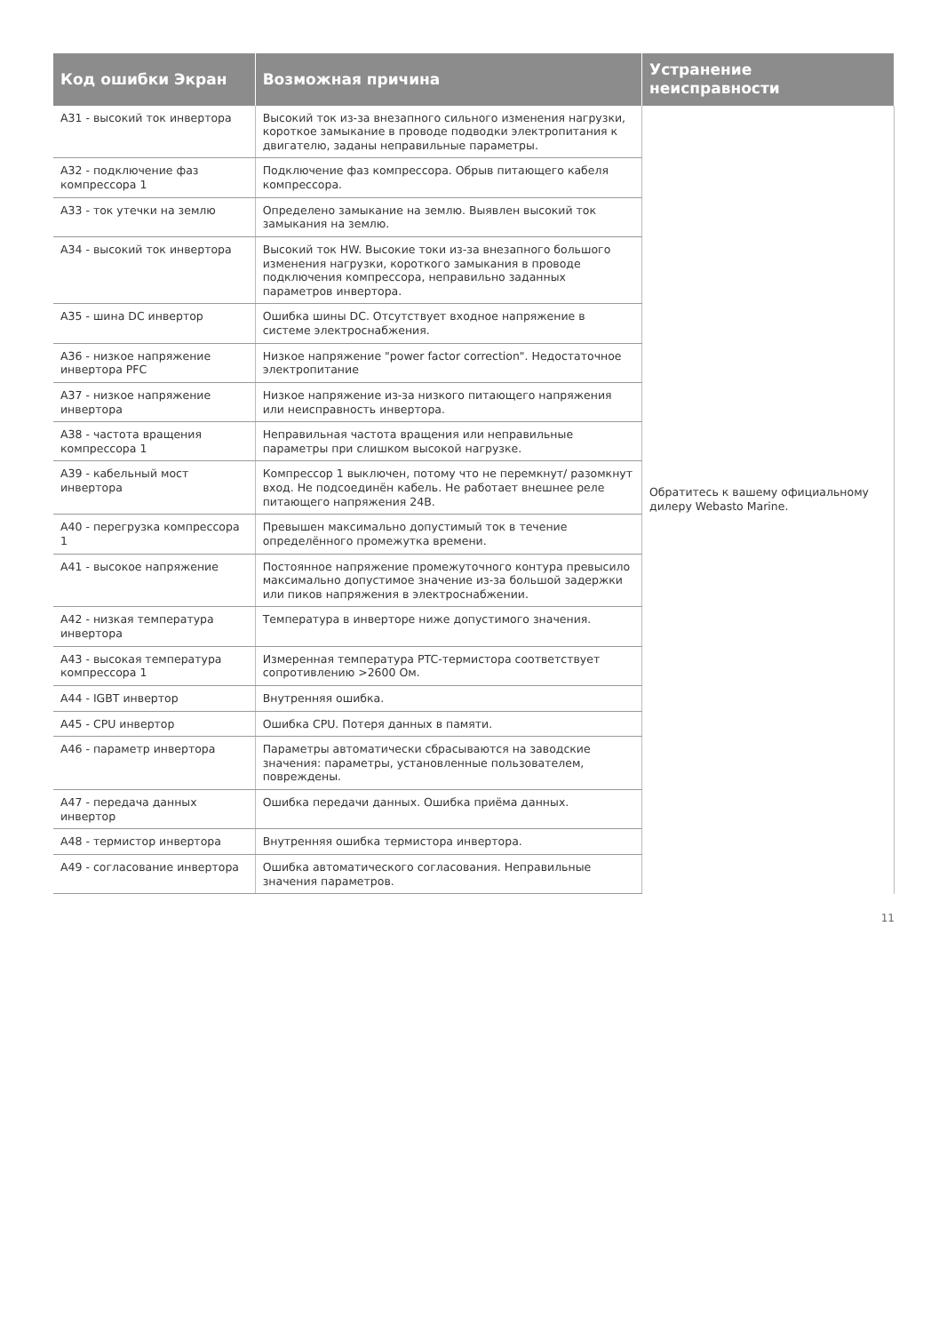| Код ошибки Экран | Возможная причина | Устранение неисправности |
| --- | --- | --- |
| A31 - высокий ток инвертора | Высокий ток из-за внезапного сильного изменения нагрузки, короткое замыкание в проводе подводки электропитания к двигателю, заданы неправильные параметры. | Обратитесь к вашему официальному дилеру Webasto Marine. |
| A32 - подключение фаз компрессора 1 | Подключение фаз компрессора. Обрыв питающего кабеля компрессора. | |
| A33 - ток утечки на землю | Определено замыкание на землю. Выявлен высокий ток замыкания на землю. | |
| A34 - высокий ток инвертора | Высокий ток HW. Высокие токи из-за внезапного большого изменения нагрузки, короткого замыкания в проводе подключения компрессора, неправильно заданных параметров инвертора. | |
| A35 - шина DC инвертор | Ошибка шины DC. Отсутствует входное напряжение в системе электроснабжения. | |
| A36 - низкое напряжение инвертора PFC | Низкое напряжение "power factor correction". Недостаточное электропитание | |
| A37 - низкое напряжение инвертора | Низкое напряжение из-за низкого питающего напряжения или неисправность инвертора. | |
| A38 - частота вращения компрессора 1 | Неправильная частота вращения или неправильные параметры при слишком высокой нагрузке. | |
| A39 - кабельный мост инвертора | Компрессор 1 выключен, потому что не перемкнут/ разомкнут вход. Не подсоединён кабель. Не работает внешнее реле питающего напряжения 24В. | |
| A40 - перегрузка компрессора 1 | Превышен максимально допустимый ток в течение определённого промежутка времени. | |
| A41 - высокое напряжение | Постоянное напряжение промежуточного контура превысило максимально допустимое значение из-за большой задержки или пиков напряжения в электроснабжении. | |
| A42 - низкая температура инвертора | Температура в инверторе ниже допустимого значения. | |
| A43 - высокая температура компрессора 1 | Измеренная температура PTC-термистора соответствует сопротивлению >2600 Ом. | |
| A44 - IGBT инвертор | Внутренняя ошибка. | |
| A45 - CPU инвертор | Ошибка CPU. Потеря данных в памяти. | |
| A46 - параметр инвертора | Параметры автоматически сбрасываются на заводские значения: параметры, установленные пользователем, повреждены. | |
| A47 - передача данных инвертор | Ошибка передачи данных. Ошибка приёма данных. | |
| A48 - термистор инвертора | Внутренняя ошибка термистора инвертора. | |
| A49 - согласование инвертора | Ошибка автоматического согласования. Неправильные значения параметров. | |
11